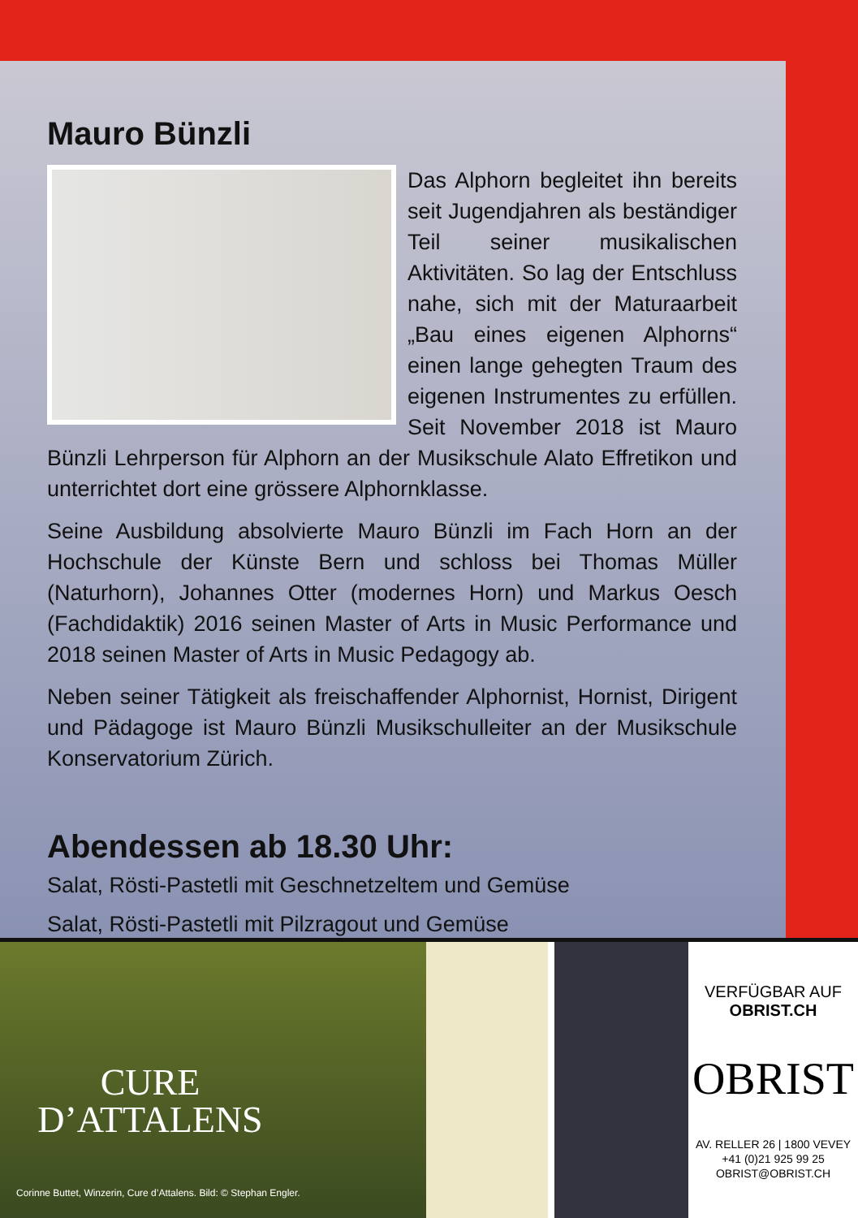Mauro Bünzli
Das Alphorn begleitet ihn bereits seit Jugendjahren als beständiger Teil seiner musikalischen Aktivitäten. So lag der Entschluss nahe, sich mit der Maturaarbeit „Bau eines eigenen Alphorns“ einen lange gehegten Traum des eigenen Instrumentes zu erfüllen. Seit November 2018 ist Mauro Bünzli Lehrperson für Alphorn an der Musikschule Alato Effretikon und unterrichtet dort eine grössere Alphornklasse.
Seine Ausbildung absolvierte Mauro Bünzli im Fach Horn an der Hochschule der Künste Bern und schloss bei Thomas Müller (Naturhorn), Johannes Otter (modernes Horn) und Markus Oesch (Fachdidaktik) 2016 seinen Master of Arts in Music Performance und 2018 seinen Master of Arts in Music Pedagogy ab.
Neben seiner Tätigkeit als freischaffender Alphornist, Hornist, Dirigent und Pädagoge ist Mauro Bünzli Musikschulleiter an der Musikschule Konservatorium Zürich.
Abendessen ab 18.30 Uhr:
Salat, Rösti-Pastetli mit Geschnetzeltem und Gemüse
Salat, Rösti-Pastetli mit Pilzragout und Gemüse
CURE
D’ATTALENS
Corinne Buttet, Winzerin, Cure d’Attalens. Bild: © Stephan Engler.
VERFÜGBAR AUF
OBRIST.CH
OBRIST
AV. RELLER 26 | 1800 VEVEY
+41 (0)21 925 99 25
OBRIST@OBRIST.CH